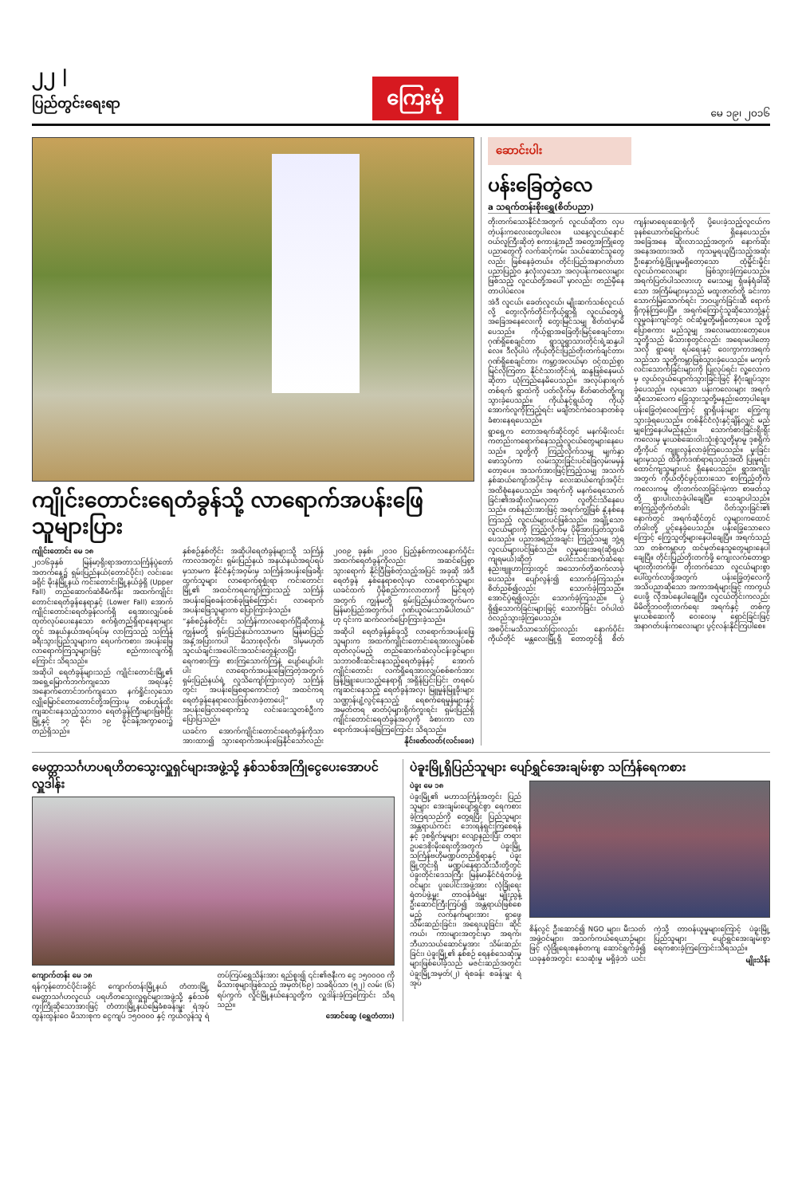၂၂ |
ပြည်တွင်းရေးရာ
ကြေးမုံ
မေ ၁၉၊ ၂၀၁၆
ကျိုင်းတောင်းရေတံခွန်သို့ လာရောက်အပန်းဖြေသူများပြား
ကျိုင်းတောင်း မေ ၁၈
၂၀၁၆ခုနှစ် မြန်မာ့ရိုးရာအတာသင်္ကြန်ပွဲတော်အတက်နေ့၌ ရှမ်းပြည်နယ်(တောင်ပိုင်း) လင်းခေးခရိုင် မိုးနဲမြို့နယ် ကင်းတောင်းမြို့နယ်ခွဲရှိ (Upper Fall) တည်ဆောက်ဆဲစီမံကိန်း အထက်ကျိုင်းတောင်းရေတံခွန်နေရာနှင့် (Lower Fall) အောက်ကျိုင်းတောင်းရေတံခွန်လက်ရှိ ရေအားလျှပ်စစ်ထုတ်လုပ်ပေးနေသော စက်ရုံတည်ရှိရာနေရာများတွင် အနယ်နယ်အရပ်ရပ်မှ လာကြသည့် သင်္ကြန်ခရီးသွားပြည်သူများက ရေပက်ကစား၊ အပန်းဖြေလာရောက်ကြသူများဖြင့် စည်ကားလျက်ရှိကြောင်း သိရသည်။
အဆိုပါ ရေတံခွန်များသည် ကျိုင်းတောင်းမြို့၏ အရှေ့မြောက်ဘက်ကျသော အရပ်နှင့် အနောက်တောင်ဘက်ကျသော နက်ရှိုင်းလှသော လျှိုမြောင်တောတောင်တို့အကြားမှ တစ်ဟုန်ထိုး ကျဆင်းနေသည့်သဘာဝ ရေတံခွန်ကြီးများဖြစ်ပြီး မြို့နှင့် ၁၇ မိုင်၊ ၁၉ မိုင်ခန့်အကွာဝေး၌ တည်ရှိသည်။
နှစ်စဉ်နှစ်တိုင်း အဆိုပါရေတံခွန်များသို့ သင်္ကြန်ကာလအတွင်း ရှမ်းပြည်နယ် အနယ်နယ်အရပ်ရပ်မှသာမက နိုင်ငံနှင့်အဝှမ်းမှ သင်္ကြန်အပန်းဖြေခရီးထွက်သူများ လာရောက်စုရုံးရာ ကင်းတောင်းမြို့၏ အထင်ကရကျော်ကြားသည့် သင်္ကြန်အပန်းဖြေစခန်းတစ်ခုဖြစ်ကြောင်း လာရောက်အပန်းဖြေသူများက ပြောကြားခဲ့သည်။
“နှစ်စဉ်နှစ်တိုင်း သင်္ကြန်ကာလရောက်ပြီဆိုတာနဲ့ ကျွန်မတို့ ရှမ်းပြည်နယ်ကသာမက မြန်မာပြည်အနှံ့အပြားကပါ မိသားစုလိုက်၊ ဒါမှမဟုတ် သူငယ်ချင်းအပေါင်းအသင်းတွေနဲ့လာပြီး ရေကစားကြ၊ စားကြသောက်ကြနဲ့ ပျော်ပျော်ပါးပါး လာရောက်အပန်းဖြေကြတဲ့အတွက် ရှမ်းပြည်နယ်ရဲ့ လူသိကျော်ကြားလှတဲ့ သင်္ကြန်တွင်း အပန်းဖြေစရာကောင်းတဲ့ အထင်ကရ ရေတံခွန်နေရာလေးဖြစ်လာခဲ့တာပေါ့” ဟု အပန်းဖြေလာရောက်သူ လင်းခေးသူတစ်ဦးက ပြောပြသည်။
ယခင်က အောက်ကျိုင်းတောင်းရေတံခွန်ကိုသာ အားထား၍ သွားရောက်အပန်းဖြေနိုင်သော်လည်း ၂၀၀၉ ခုနှစ်၊ ၂၀၁၀ ပြည့်နှစ်ကာလနောက်ပိုင်း အထက်ရေတံခွန်ကိုလည်း အဆင်ပြေစွာသွားရောက် နိုင်ပြီဖြစ်တဲ့သည့်အပြင် အခုဆို အဲဒီရေတံခွန် နှစ်နေရာစလုံးမှာ လာရောက်သူများ ယခင်ထက် ပိုမိုစည်ကားလာတာကို မြင်ရတဲ့အတွက် ကျွန်မတို့ ရှမ်းပြည်နယ်အတွက်မက မြန်မာပြည်အတွက်ပါ ဂုဏ်ယူဝမ်းသာမိပါတယ်” ဟု ၎င်းက ဆက်လက်ပြောကြားခဲ့သည်။
အဆိုပါ ရေတံခွန်နှစ်ခုသို့ လာရောက်အပန်းဖြေသူများက အထက်ကျိုင်းတောင်းရေအားလျှပ်စစ်ထုတ်လုပ်မည့် တည်ဆောက်ဆဲလုပ်ငန်းခွင်များ၊ သဘာဝစီးဆင်းနေသည့်ရေတံခွန်နှင့် အောက်ကျိုင်းတောင်း လက်ရှိရေအားလျှပ်စစ်စက်အား ဖြန့်ဖြူးပေးသည့်နေရာရှိ အရှိန်ပြင်းပြင်း တရစပ်ကျဆင်းနေသည့် ရေတံခွန်အလှ၊ မြူမှုန်မြူခိုးများသဏ္ဌာန်ပျံ့လွင့်နေသည့် ရေစက်ရေမှုန်များနှင့် အမှတ်တရ ဓာတ်ပုံများရိုက်ကူးရင်း ရှမ်းပြည်ရှိ ကျိုင်းတောင်းရေတံခွန်အလှကို ခံစားကာ လာရောက်အပန်းဖြေကြကြောင်း သိရသည်။
နိုင်းဇော်လတ်(လင်းခေး)
ဆောင်းပါး
ပန်းခြေတွဲလေ
a သရက်တန်းစိုးရွှေ(စိတ်ပညာ)
တိုးတက်သောနိုင်ငံအတွက် လူငယ်ဆိုတာ လှပတဲ့ပန်းကလေးတွေပါလေ။ ယနေ့လူငယ်နောင်ဝယ်လူကြီးဆိုတဲ့ စကားနဲ့အညီ အတွေ့အကြုံတွေပညာတွေကို လက်ဆင့်ကမ်း သယ်ဆောင်သူတွေလည်း ဖြစ်နေခဲ့တယ်။ တိုင်းပြည်အနာဂတ်ဟာ ပညာပြည့်ဝ နှလုံးလှသော အလှပန်းကလေးများဖြစ်သည့် လူငယ်တို့အပေါ် မှာလည်း တည်မှီနေတာပါပဲလေ။
အဲဒီ လူငယ်၊ ခေတ်လူငယ်၊ မျိုးဆက်သစ်လူငယ်လို့ တွေးလိုက်တိုင်းကိုယ့်ရွာရှိ လူငယ်တွေရဲ့အခြေအနေလေးကို တွေးမြင်သမျှ စိတ်ထဲမှာမိပေသည်။ ကိုယ့်ရွာအခြေတိုးမြင့်စေချင်တာ၊ ဂုဏ်ရှိစေချင်တာ ရွာသူရွာသားတိုင်းရဲ့ဆန္ဒပါလေ။ ဒီလိုပါပဲ ကိုယ့်တိုင်းပြည်တိုးတက်ချင်တာ၊ ဂုဏ်ရှိစေချင်တာ၊ ကမ္ဘာ့အလယ်မှာ ဝင့်ထည်စွာမြင်လိုကြတာ နိုင်ငံသားတိုင်းရဲ့ ဆန္ဒဖြစ်နေမယ်ဆိုတာ ယုံကြည်နေမိပေသည်။ အလုပ်နားရက်တစ်ရက် ရွာထဲကို ပတ်လိုက်မှ စိတ်ဓာတ်တို့ကျသွားခဲ့ပေသည်။ ကိုယ်နှင့်ရွယ်တူ ကိုယ့်အောက်လူကိုကြည့်ရင်း မချိတင်ကဲဝေဒနာတစ်ခု ခံစားနေရပေသည်။
ရွာရှေ့က တောအရက်ဆိုင်တွင် မနက်မိုးလင်းကတည်းကရောက်နေသည့်လူငယ်တွေများနေပေသည်။ သူတို့ကို ကြည့်လိုက်သမျှ မျက်နှာဖောသွပ်ကာ လမ်းသွားခြင်းပင်ခြေလှမ်းမမှန်တော့ပေ။ အသက်အားဖြင့်ကြည့်သမျှ အသက်နှစ်ဆယ်ကျော်အပိုင်းမှ လေးဆယ်ကျော်အပိုင်းအထိစုံနေပေသည်။ အရက်ကို မနက်ရေသောက်ခြင်း၏အဆိုးလုံးမလှတာ လူတိုင်းသိနေပေသည်။ တစ်နည်းအားဖြင့် အရက်ကျွံဖြစ် နှံ့နစ်နေကြသည့် လူငယ်များပင်ဖြစ်သည်။ အချို့သော လူငယ်များကို ကြည့်လိုက်မှ ပိုမိုအားပြတ်သွားမိပေသည်။ ပညာအရည်အချင်း ကြည့်သမျှ ဘွဲ့ရလူငယ်များပင်ဖြစ်သည်။ လူမှုရေးအရ(ဆိုရှယ်ကျရမယ်)ဆိုတဲ့ ပေါင်းသင်းဆက်ဆံရေးနည်းဗျူဟာကြားတွင် အသောက်တို့ဆက်လာခဲ့ပေသည်။ ပျော်လွန်း၍ သောက်ခဲ့ကြသည်။ စိတ်ညစ်၍လည်း သောက်ခဲ့ကြသည်။ အောင်ပွဲရ၍လည်း သောက်ခဲ့ကြသည်။ ပွဲရှိ၍သောက်ခြင်းများဖြင့် သောက်ခြင်း ဝဂ်ပါထဲ ဝဲလည်သွားခဲ့ကြပေသည်။
အစပိုင်းမသိသာသော်ငြားလည်း နောက်ပိုင်း ကိုယ်တိုင် မန္တလေးမြို့ရှိ တောတွင်ရှိ စိတ်ကျန်းမာရေးဆေးရုံကို ပို့ပေးခဲ့သည့်လူငယ်က ခုနစ်ယောက်မြောက်ပင် ရှိနေပေသည်။ အခြေအနေ ဆိုးလာသည့်အတွက် နောက်ဆုံးအနေအထားအထိ ကုသမှုရယူပြီးသည့်အဆုံး ဦးနှောက်ဖွံ့ဖြိုးမှုမရှိတော့သော ထုံမှိုင်းမှိုင်းလူငယ်ကလေးများ ဖြစ်သွားခဲ့ကြပေသည်။ အရက်ပြတ်ပါသလားဟု မေးသမျှ ရှံဖန်ရံခါဆိုသော အကြိမ်များမှသည် မထူးဇာတ်တို့ ခင်းကာ သောက်မြဲသောက်ရင်း ဘဝပျက်ခြင်းဆီ ရောက်ရှိကုန်ကြပေပြီ။ အရက်ကြောင့်သူဆိုသောဘွဲ့နှင့် လူမှုဝန်းကျင်တွင် ဝင်ဆံ့မှုတို့မရှိတော့ပေ။ သူတို့ပြောစကား မည်သူမျှ အလေးမထားတော့ပေ။ သူတို့သည် မိသားစုတွင်လည်း အရေးမပါတော့သလို ရွာရေး ရပ်ရေးနှင့် ဝေးကွာကာအရက်သည်သာ သူတို့ကမ္ဘာဖြစ်သွားခဲ့ပေသည်။ မကုက်လင်းသောက်ခြင်းများကို ပြုလုပ်ရင်း လူ့လောကမှ လွယ်လွယ်ပျောက်သွားခြင်းဖြင့် နိဂုံးချုပ်သွားခဲ့ပေသည်။ လှပသော ပန်းကလေးများ အရက်ဆိုသောလေက ခြွေသွားသူတို့မနည်းတော့ပါချေ။
ပန်းခြွေတဲ့လေကြောင့် ရွာရှိပန်းများ ကြွေကျသွားခဲ့ရပေသည်။ တစ်နိုင်ငံလုံးနှင့်ချိန်လျှင် မည်မျှကြွေနေပါမည်နည်း။ သောက်စားခြင်းရိုးရိုးကလေးမှ မူးယစ်ဆေးဝါးသုံးစွဲသူတို့မှာမူ ဒုစရိုက်တို့ကိုပင် ကျူးလွန်လာခဲ့ကြပေသည်။ မူးခြင်းများမှသည် ထိခိုက်ဒဏ်ရာရသည်အထိ ပြုမူရင်း ထောင်ကျသူများပင် ရှိနေပေသည်။ ရွာအကျိုးအတွက် ကိုယ်တိုင်ဖွင့်ထားသော စာကြည့်တိုက်ကလေးကမူ တိုးတက်လာခြင်းမဲ့ကာ စာဖတ်သူတို့ ရှားပါးလာခဲ့ပါချေပြီ။ သေချာပါသည်။ စာကြည့်တိုက်တံခါး ပိတ်သွားခြင်း၏ နောက်တွင် အရက်ဆိုင်တွင် လူများကထောင်တံခါးတို့ ပွင့်နေခဲ့ပေသည်။ ပန်းခြွေသောလေကြောင့် ကြွေသူတို့များနေပါချေပြီ။ အရက်သည်သာ တစ်ကမ္ဘာဟု ထင်မှတ်နေသူတွေများနေပါချေပြီ။ တိုင်းပြည်တိုးတက်ဖို့ ကျေးလက်တောရွာများတိုးတက်ဖို့၊ တိုးတက်သော လူငယ်များစွာ ပေါ်ထွက်လာဖို့အတွက် ပန်းခြွေတဲ့လေကို အသိပညာဆိုသော အကာအရံများဖြင့် ကာကွယ်ပေးဖို့ လိုအပ်နေပါချေပြီ။ လူငယ်တိုင်းကလည်း မိမိတို့ဘဝတိုးတက်ရေး အရက်နှင့် တစ်ကွမူးယစ်ဆေးကို ဝေးဝေးမှ ရှောင်ခြင်းဖြင့် အနာဂတ်ပန်းကလေးများ ပွင့်လန်းနိုင်ကြပါစေ။
မေတ္တာသင်္ဂဟပရဟိတသွေးလှူရှင်များအဖွဲ့သို့ နှစ်သစ်အကြိုငွေပေးအောပင်လှူဒါန်း
ကျောက်တန်း မေ ၁၈
ရန်ကုန်တောင်ပိုင်းခရိုင် ကျောက်တန်းမြို့နယ် တံတားမြို့ မေတ္တာသင်္ဂဟလူငယ် ပရဟိတသွေးလှူရှင်များအဖွဲ့သို့ နှစ်သစ်ကူးကြိုဆိုသောအားဖြင့် တံတားမြို့နယ်မြေခံစခန်းမှူး ရဲအုပ်ထွန်းထွန်းဝေ မိသားစုက ငွေကျပ် ၁၅၀၀၀၀ နှင့် ကွယ်လွန်သူ ရဲတပ်ကြပ်ရွှေသိန်းအား ရည်စူး၍ ၎င်း၏ဇနီးက ငွေ ၁၅၀၀၀၀ ကို မိသားစုများဖြစ်သည့် အမှတ်(၆၉) သခရိပ်သာ (၅၂) လမ်း (၆) ရပ်ကွက် လှိုင်မြို့နယ်နေသူတို့က လှူဒါန်းခဲ့ကြကြောင်း သိရသည်။
အောင်ဆွေ (ရွှေတံတား)
ပဲခူးမြို့ရှိပြည်သူများ ပျော်ရွှင်အေးချမ်းစွာ သင်္ကြန်ရေကစား
ပဲခူး မေ ၁၈
ပဲခူးမြို့၏ မဟာသင်္ကြန်အတွင်း ပြည်သူများ အေးချမ်းပျော်ရွှင်စွာ ရေကစားခဲ့ကြရသည်ကို တွေ့ရပြီး ပြည်သူများ အန္တရာယ်ကင်း ဘေးရန်ရှင်းကြစေရန်နှင့် ဒုစရိုက်မှုများ လျော့နည်းပြီး တရားဥပဒေစိုးမိုးရေးတို့အတွက် ပဲခူးမြို့ သင်္ကြန်ဗဟိုမဏ္ဍပ်တည်ရှိရာနှင့် ပဲခူးမြို့တွင်းရှိ မဏ္ဍပ်နေရာသီးသီးတို့တွင် ပဲခူးတိုင်းဒေသကြီး မြန်မာနိုင်ငံရဲတပ်ဖွဲ့ဝင်များ ပူးပေါင်းအဖွဲ့အား လုံခြုံရေးရဲတပ်ဖွဲ့မှူး တာဝန်ခံရဲမှူး မျိုးညွန့် ဦးဆောင်ကြီးကြပ်၍ အန္တရာယ်ဖြစ်စေမည့် လက်နက်များအား ရှာဖွေသိမ်းဆည်းခြင်း၊ အရေးယူခြင်း၊ ဆိုင်ကယ်၊ ကားများအတွင်းမှာ အရက်၊ ဘီယာသယ်ဆောင်မှုအား သိမ်းဆည်းခြင်း၊ ပဲခူးမြို့၏ နှစ်စဉ် ရေနစ်သေဆုံးမှုများဖြစ်ပေါ်ခဲ့သည် မဇင်းဆည်အတွင်း ပဲခူးမြို့အမှတ်(၂) ရဲစခန်း စခန်းမှူး ရဲအုပ်
စိန်လွင် ဦးဆောင်၍ NGO များ၊ မီးသတ်အဖွဲ့ဝင်များ၊ အသက်ကယ်ရေယာဉ်များဖြင့် လုံခြုံရေးစနစ်တကျ ဆောင်ရွက်ခဲ့၍ ယခုနှစ်အတွင်း သေဆုံးမှု မရှိခဲ့ဘဲ ယင်းကဲ့သို့ တာဝန်ယူမှုများကြောင့် ပဲခူးမြို့ ပြည်သူများ ပျော်ရွှင်အေးချမ်းစွာ ရေကစားခဲ့ကြကြောင်းသိရသည်။
မျိုးသိန်း